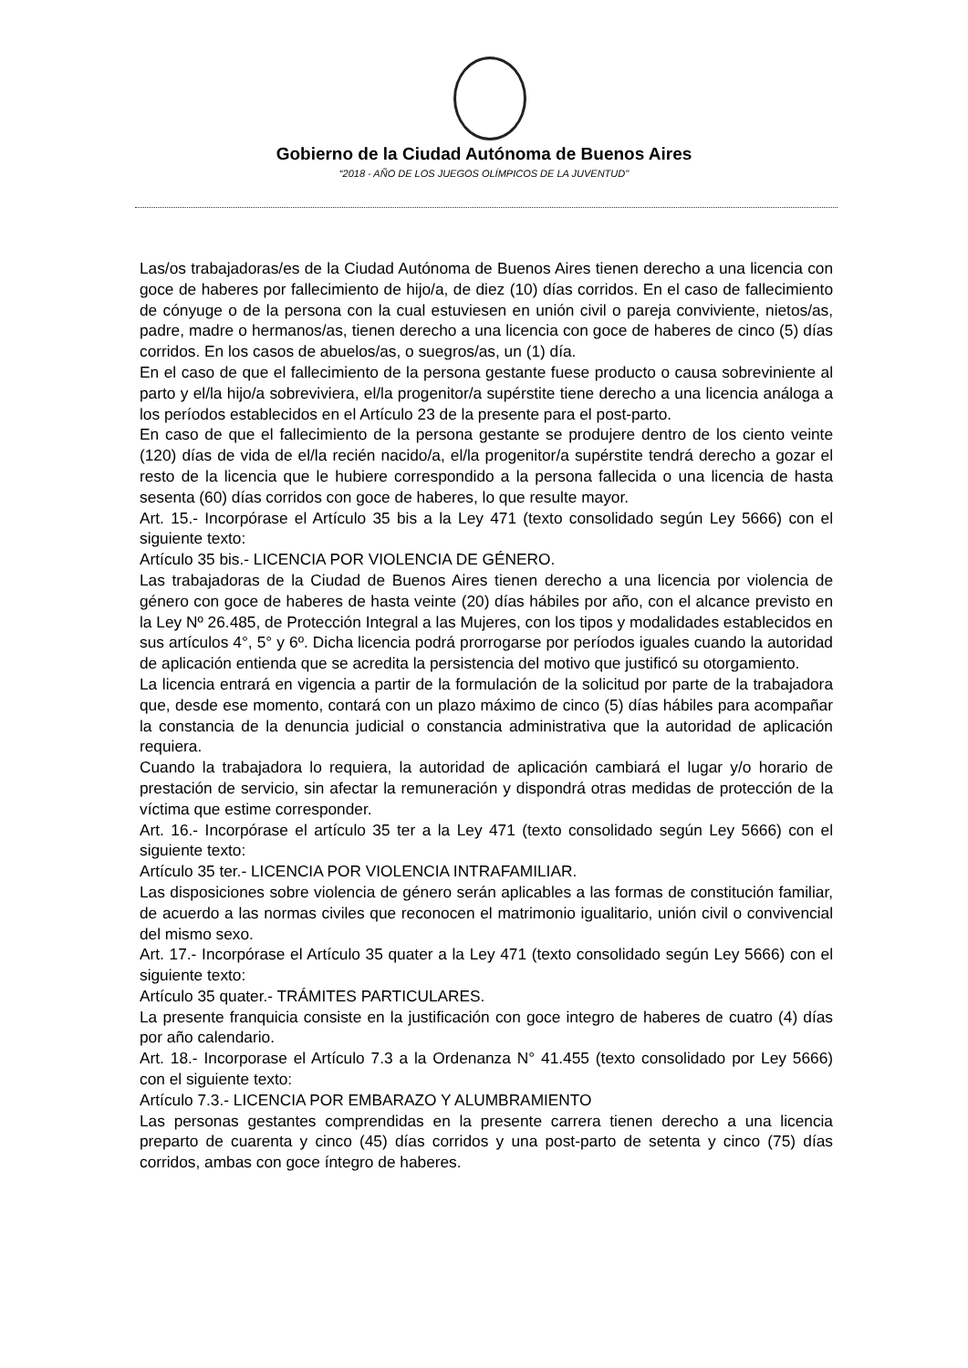Gobierno de la Ciudad Autónoma de Buenos Aires
“2018 - AÑO DE LOS JUEGOS OLÍMPICOS DE LA JUVENTUD"
Las/os trabajadoras/es de la Ciudad Autónoma de Buenos Aires tienen derecho a una licencia con goce de haberes por fallecimiento de hijo/a, de diez (10) días corridos. En el caso de fallecimiento de cónyuge o de la persona con la cual estuviesen en unión civil o pareja conviviente, nietos/as, padre, madre o hermanos/as, tienen derecho a una licencia con goce de haberes de cinco (5) días corridos. En los casos de abuelos/as, o suegros/as, un (1) día.
En el caso de que el fallecimiento de la persona gestante fuese producto o causa sobreviniente al parto y el/la hijo/a sobreviviera, el/la progenitor/a supérstite tiene derecho a una licencia análoga a los períodos establecidos en el Artículo 23 de la presente para el post-parto.
En caso de que el fallecimiento de la persona gestante se produjere dentro de los ciento veinte (120) días de vida de el/la recién nacido/a, el/la progenitor/a supérstite tendrá derecho a gozar el resto de la licencia que le hubiere correspondido a la persona fallecida o una licencia de hasta sesenta (60) días corridos con goce de haberes, lo que resulte mayor.
Art. 15.- Incorpórase el Artículo 35 bis a la Ley 471 (texto consolidado según Ley 5666) con el siguiente texto:
Artículo 35 bis.- LICENCIA POR VIOLENCIA DE GÉNERO.
Las trabajadoras de la Ciudad de Buenos Aires tienen derecho a una licencia por violencia de género con goce de haberes de hasta veinte (20) días hábiles por año, con el alcance previsto en la Ley Nº 26.485, de Protección Integral a las Mujeres, con los tipos y modalidades establecidos en sus artículos 4°, 5° y 6º. Dicha licencia podrá prorrogarse por períodos iguales cuando la autoridad de aplicación entienda que se acredita la persistencia del motivo que justificó su otorgamiento.
La licencia entrará en vigencia a partir de la formulación de la solicitud por parte de la trabajadora que, desde ese momento, contará con un plazo máximo de cinco (5) días hábiles para acompañar la constancia de la denuncia judicial o constancia administrativa que la autoridad de aplicación requiera.
Cuando la trabajadora lo requiera, la autoridad de aplicación cambiará el lugar y/o horario de prestación de servicio, sin afectar la remuneración y dispondrá otras medidas de protección de la víctima que estime corresponder.
Art. 16.- Incorpórase el artículo 35 ter a la Ley 471 (texto consolidado según Ley 5666) con el siguiente texto:
Artículo 35 ter.- LICENCIA POR VIOLENCIA INTRAFAMILIAR.
Las disposiciones sobre violencia de género serán aplicables a las formas de constitución familiar, de acuerdo a las normas civiles que reconocen el matrimonio igualitario, unión civil o convivencial del mismo sexo.
Art. 17.- Incorpórase el Artículo 35 quater a la Ley 471 (texto consolidado según Ley 5666) con el siguiente texto:
Artículo 35 quater.- TRÁMITES PARTICULARES.
La presente franquicia consiste en la justificación con goce integro de haberes de cuatro (4) días por año calendario.
Art. 18.- Incorporase el Artículo 7.3 a la Ordenanza N° 41.455 (texto consolidado por Ley 5666) con el siguiente texto:
Artículo 7.3.- LICENCIA POR EMBARAZO Y ALUMBRAMIENTO
Las personas gestantes comprendidas en la presente carrera tienen derecho a una licencia preparto de cuarenta y cinco (45) días corridos y una post-parto de setenta y cinco (75) días corridos, ambas con goce íntegro de haberes.